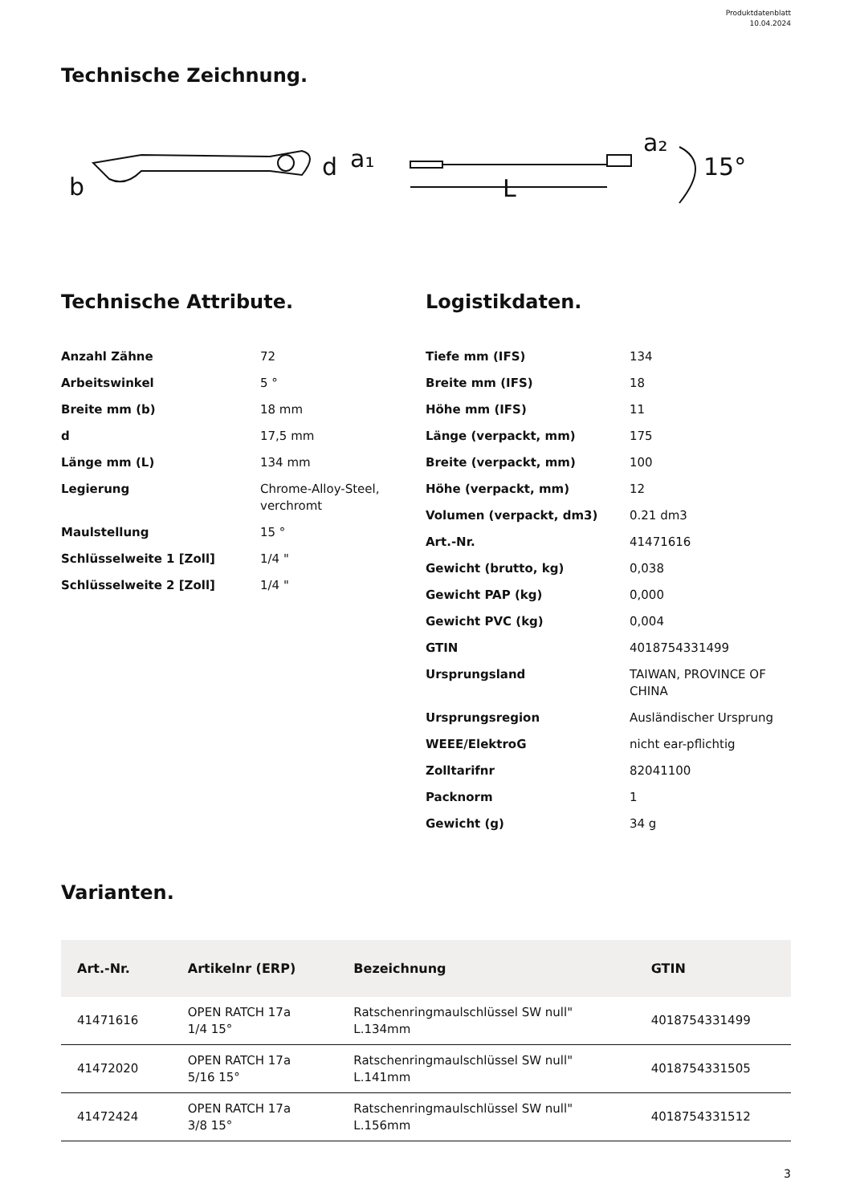Produktdatenblatt
10.04.2024
Technische Zeichnung.
b
d
a₁
L
a₂
15°
Technische Attribute.
| Anzahl Zähne | 72 |
| Arbeitswinkel | 5 ° |
| Breite mm (b) | 18 mm |
| d | 17,5 mm |
| Länge mm (L) | 134 mm |
| Legierung | Chrome-Alloy-Steel, verchromt |
| Maulstellung | 15 ° |
| Schlüsselweite 1 [Zoll] | 1/4 " |
| Schlüsselweite 2 [Zoll] | 1/4 " |
Logistikdaten.
| Tiefe mm (IFS) | 134 |
| Breite mm (IFS) | 18 |
| Höhe mm (IFS) | 11 |
| Länge (verpackt, mm) | 175 |
| Breite (verpackt, mm) | 100 |
| Höhe (verpackt, mm) | 12 |
| Volumen (verpackt, dm3) | 0.21 dm3 |
| Art.-Nr. | 41471616 |
| Gewicht (brutto, kg) | 0,038 |
| Gewicht PAP (kg) | 0,000 |
| Gewicht PVC (kg) | 0,004 |
| GTIN | 4018754331499 |
| Ursprungsland | TAIWAN, PROVINCE OF CHINA |
| Ursprungsregion | Ausländischer Ursprung |
| WEEE/ElektroG | nicht ear-pflichtig |
| Zolltarifnr | 82041100 |
| Packnorm | 1 |
| Gewicht (g) | 34 g |
Varianten.
| Art.-Nr. | Artikelnr (ERP) | Bezeichnung | GTIN |
| --- | --- | --- | --- |
| 41471616 | OPEN RATCH 17a 1/4 15° | Ratschenringmaulschlüssel SW null" L.134mm | 4018754331499 |
| 41472020 | OPEN RATCH 17a 5/16 15° | Ratschenringmaulschlüssel SW null" L.141mm | 4018754331505 |
| 41472424 | OPEN RATCH 17a 3/8 15° | Ratschenringmaulschlüssel SW null" L.156mm | 4018754331512 |
3